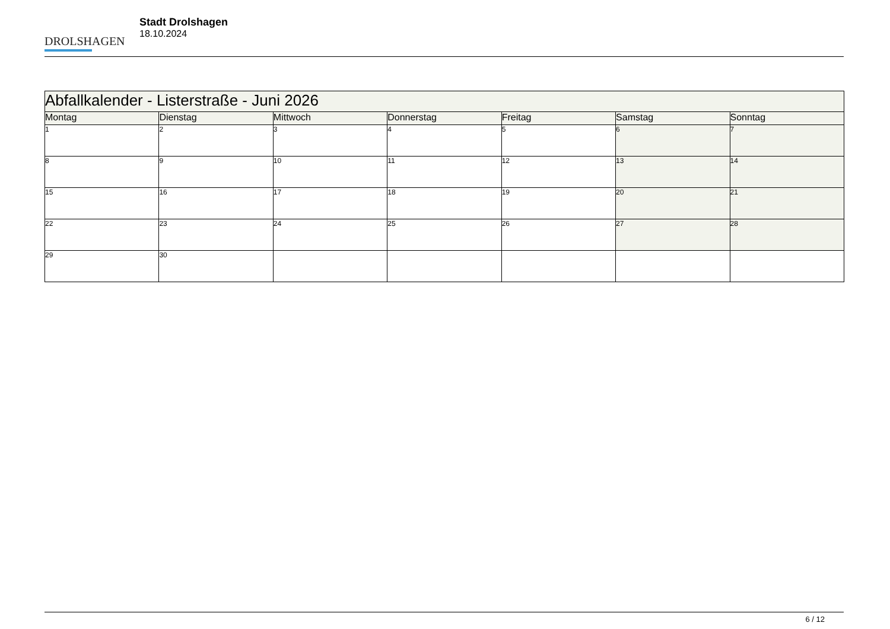DROLSHAGEN
Stadt Drolshagen
18.10.2024
| Abfallkalender - Listerstraße - Juni 2026 | | | | | | |
| Montag | Dienstag | Mittwoch | Donnerstag | Freitag | Samstag | Sonntag |
| 1 | 2 | 3 | 4 | 5 | 6 | 7 |
| 8 | 9 | 10 | 11 | 12 | 13 | 14 |
| 15 | 16 | 17 | 18 | 19 | 20 | 21 |
| 22 | 23 | 24 | 25 | 26 | 27 | 28 |
| 29 | 30 | | | | | |
6 / 12